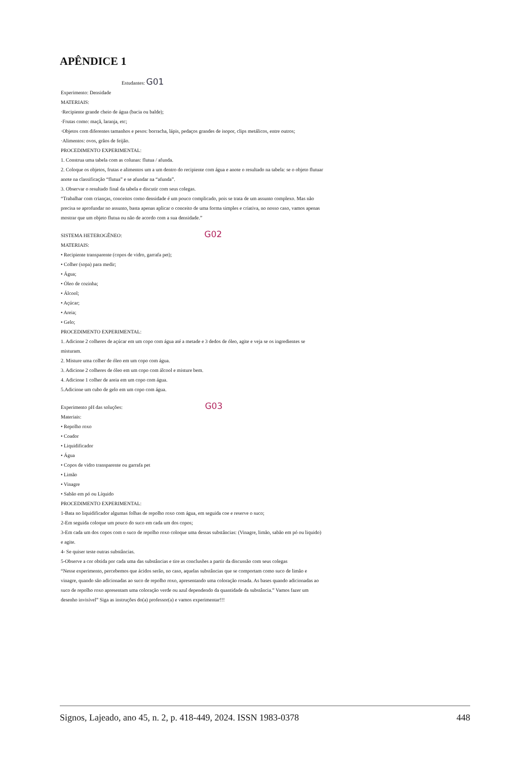APÊNDICE 1
Estudantes: G01
Experimento: Densidade
MATERIAIS:
·Recipiente grande cheio de água (bacia ou balde);
·Frutas como: maçã, laranja, etc;
·Objetos com diferentes tamanhos e pesos: borracha, lápis, pedaços grandes de isopor, clips metálicos, entre outros;
·Alimentos: ovos, grãos de feijão.
PROCEDIMENTO EXPERIMENTAL:
1. Construa uma tabela com as colunas: flutua / afunda.
2. Coloque os objetos, frutas e alimentos um a um dentro do recipiente com água e anote o resultado na tabela: se o objeto flutuar anote na classificação “flutua” e se afundar na “afunda”.
3. Observar o resultado final da tabela e discutir com seus colegas.
“Trabalhar com crianças, conceitos como densidade é um pouco complicado, pois se trata de um assunto complexo. Mas não precisa se aprofundar no assunto, basta apenas aplicar o conceito de uma forma simples e criativa, no nosso caso, vamos apenas mostrar que um objeto flutua ou não de acordo com a sua densidade.”
SISTEMA HETEROGÊNEO: G02
MATERIAIS:
• Recipiente transparente (copos de vidro, garrafa pet);
• Colher (sopa) para medir;
• Água;
• Óleo de cozinha;
• Álcool;
• Açúcar;
• Areia;
• Gelo;
PROCEDIMENTO EXPERIMENTAL:
1. Adicione 2 colheres de açúcar em um copo com água até a metade e 3 dedos de óleo, agite e veja se os ingredientes se misturam.
2. Misture uma colher de óleo em um copo com água.
3. Adicione 2 colheres de óleo em um copo com álcool e misture bem.
4. Adicione 1 colher de areia em um copo com água.
5.Adicione um cubo de gelo em um copo com água.
Experimento pH das soluções: G03
Materiais:
• Repolho roxo
• Coador
• Liquidificador
• Água
• Copos de vidro transparente ou garrafa pet
• Limão
• Vinagre
• Sabão em pó ou Líquido
PROCEDIMENTO EXPERIMENTAL:
1-Bata no liquidificador algumas folhas de repolho roxo com água, em seguida coe e reserve o suco;
2-Em seguida coloque um pouco do suco em cada um dos copos;
3-Em cada um dos copos com o suco de repolho roxo coloque uma dessas substâncias: (Vinagre, limão, sabão em pó ou liquido) e agite.
4- Se quiser teste outras substâncias.
5-Observe a cor obtida por cada uma das substâncias e tire as conclusões a partir da discussão com seus colegas
“Nesse experimento, percebemos que ácidos serão, no caso, aquelas substâncias que se comportam como suco de limão e vinagre, quando são adicionadas ao suco de repolho roxo, apresentando uma coloração rosada. As bases quando adicionadas ao suco de repolho roxo apresentam uma coloração verde ou azul dependendo da quantidade da substância.” Vamos fazer um desenho invisível” Siga as instruções do(a) professor(a) e vamos experimentar!!!
Signos, Lajeado, ano 45, n. 2, p. 418-449, 2024. ISSN 1983-0378 448